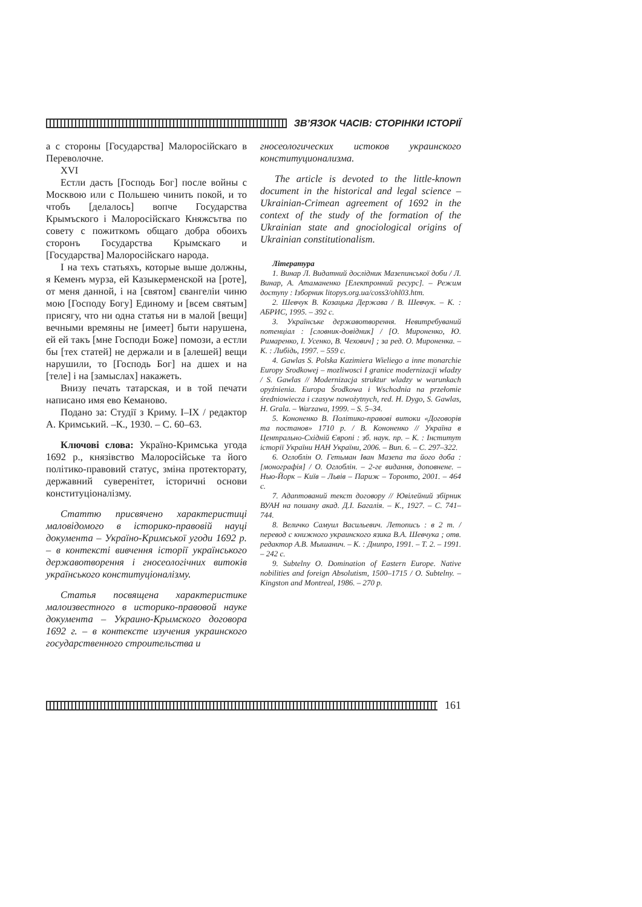ЗВ’ЯЗОК ЧАСІВ: СТОРІНКИ ІСТОРІЇ
а с стороны [Государства] Малоросійскаго в Переволочне.
XVI
Естли дасть [Господь Бог] после войны с Москвою или с Польшею чинить покой, и то чтобъ [делалось] вопче Государства Крымъского і Малоросійскаго Княжсътва по совету с пожиткомъ общаго добра обоихъ сторонъ Государства Крымскаго и [Государства] Малоросійскаго народа.
І на техъ статьяхъ, которые выше должны, я Кеменъ мурза, ей Казыкерменской на [роте], от меня данной, і на [святом] євангеліи чиню мою [Господу Богу] Единому и [всем святым] присягу, что ни одна статья ни в малой [вещи] вечными времяны не [имеет] быти нарушена, ей ей такъ [мне Господи Боже] помози, а естли бы [тех статей] не держали и в [алешей] вещи нарушили, то [Господь Бог] на дшех и на [теле] і на [замыслах] накажеть.
Внизу печать татарская, и в той печати написано имя ево Кеманово.
Подано за: Студії з Криму. І–ІХ / редактор А. Кримський. –К., 1930. – С. 60–63.
Ключові слова: Україно-Кримська угода 1692 р., князівство Малоросійське та його політико-правовий статус, зміна протекторату, державний суверенітет, історичні основи конституціоналізму.
Статтю присвячено характеристиці маловідомого в історико-правовій науці документа – Україно-Кримської угоди 1692 р. – в контексті вивчення історії українського державотворення і гносеологічних витоків українського конституціоналізму.
Статья посвящена характеристике малоизвестного в историко-правовой науке документа – Украино-Крымского договора 1692 г. – в контексте изучения украинского государственного строительства и
гносеологических истоков украинского конституционализма.
The article is devoted to the little-known document in the historical and legal science – Ukrainian-Crimean agreement of 1692 in the context of the study of the formation of the Ukrainian state and gnociological origins of Ukrainian constitutionalism.
Література
1. Винар Л. Видатний дослідник Мазепинської доби / Л. Винар, А. Атаманенко [Електронний ресурс]. – Режим доступу : Ізборник litopys.org.ua/coss3/ohl03.htm.
2. Шевчук В. Козацька Держава / В. Шевчук. – К. : АБРИС, 1995. – 392 с.
3. Українське державотворення. Невитребуваний потенціал : [словник-довідник] / [О. Мироненко, Ю. Римаренко, І. Усенко, В. Чехович] ; за ред. О. Мироненка. – К. : Либідь, 1997. – 559 с.
4. Gawlas S. Polska Kazimiera Wieliego a inne monarchie Europy Srodkowej – mozliwosci I granice modernizacji wladzy / S. Gawlas // Modernizacja struktur wladzy w warunkach opyźnienia. Europa Środkowa i Wschodnia na przełomie średniowiecza i czasyw nowożytnych, red. H. Dygo, S. Gawlas, H. Grala. – Warzawa, 1999. – S. 5–34.
5. Кононенко В. Політико-правові витоки «Договорів та постанов» 1710 р. / В. Кононенко // Україна в Центрально-Східній Європі : зб. наук. пр. – К. : Інститут історії України НАН України, 2006. – Вип. 6. – С. 297–322.
6. Оглоблін О. Гетьман Іван Мазепа та його доба : [монографія] / О. Оглоблін. – 2-ге видання, доповнене. – Нью-Йорк – Київ – Львів – Париж – Торонто, 2001. – 464 с.
7. Адаптований текст договору // Ювілейний збірник ВУАН на пошану акад. Д.І. Багалія. – К., 1927. – С. 741–744.
8. Величко Самуил Васильевич. Летопись : в 2 т. / перевод с книжного украинского язика В.А. Шевчука ; отв. редактор А.В. Мышанич. – К. : Днипро, 1991. – Т. 2. – 1991. – 242 с.
9. Subtelny O. Domination of Eastern Europe. Native nobilities and foreign Absolutism, 1500–1715 / O. Subtelny. – Kingston and Montreal, 1986. – 270 p.
161